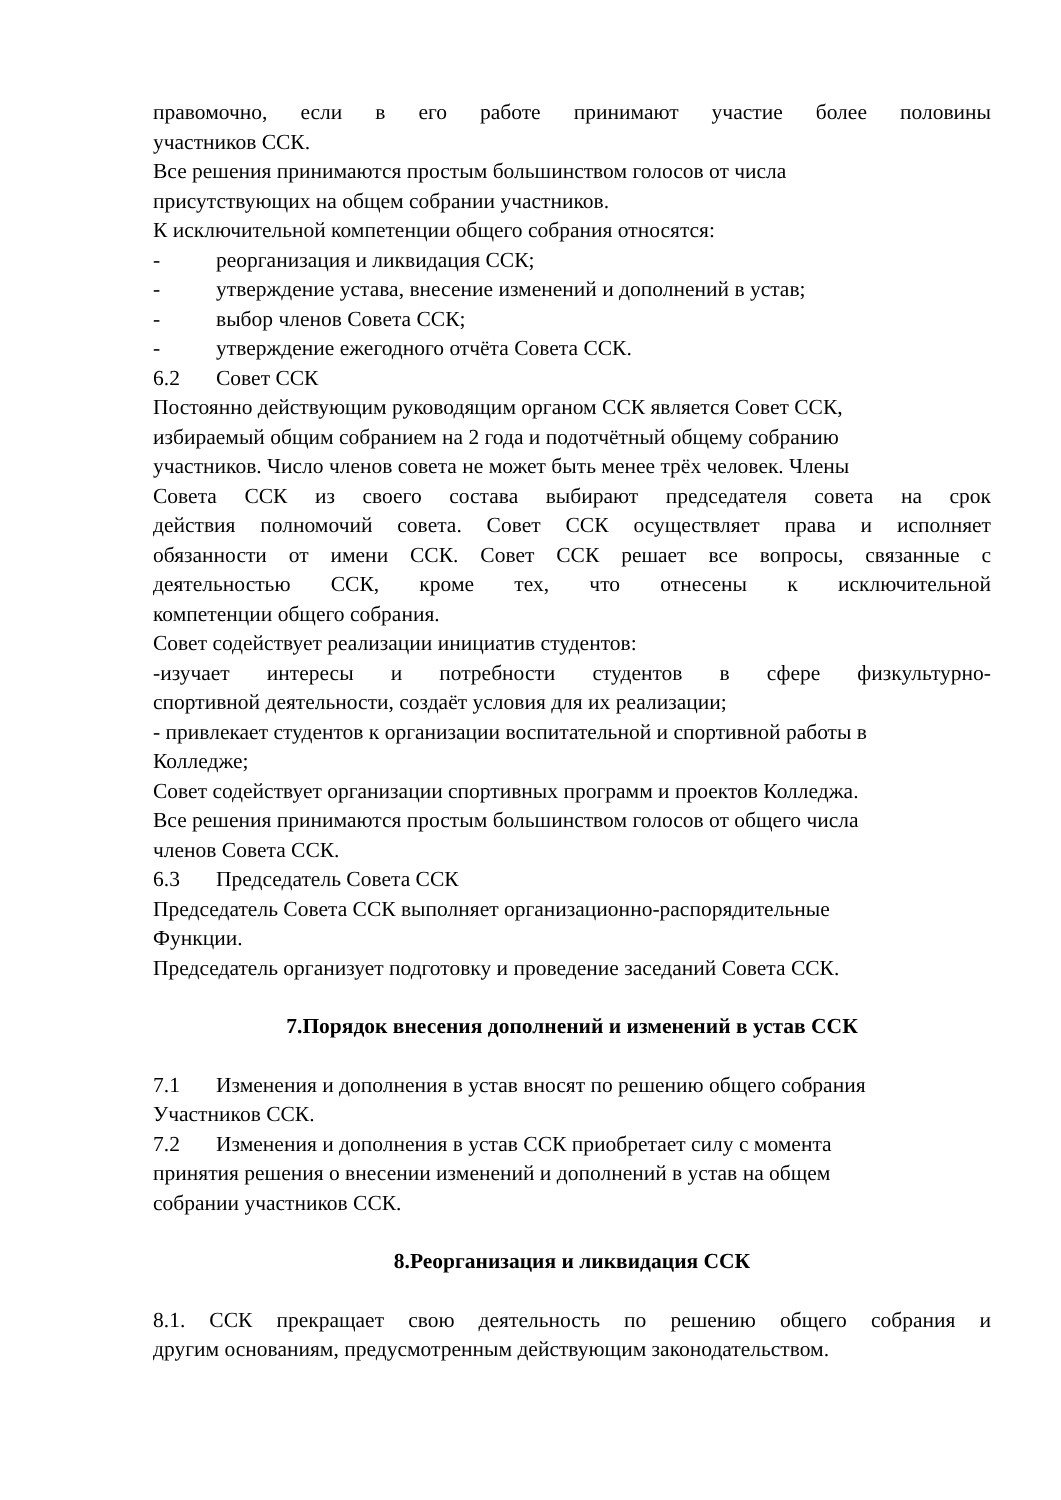правомочно, если в его работе принимают участие более половины
участников ССК.
Все решения принимаются простым большинством голосов от числа
присутствующих на общем собрании участников.
К исключительной компетенции общего собрания относятся:
- реорганизация и ликвидация ССК;
- утверждение устава, внесение изменений и дополнений в устав;
- выбор членов Совета ССК;
- утверждение ежегодного отчёта Совета ССК.
6.2 Совет ССК
Постоянно действующим руководящим органом ССК является Совет ССК,
избираемый общим собранием на 2 года и подотчётный общему собранию
участников. Число членов совета не может быть менее трёх человек. Члены
Совета ССК из своего состава выбирают председателя совета на срок
действия полномочий совета. Совет ССК осуществляет права и исполняет
обязанности от имени ССК. Совет ССК решает все вопросы, связанные с
деятельностью ССК, кроме тех, что отнесены к исключительной
компетенции общего собрания.
Совет содействует реализации инициатив студентов:
-изучает интересы и потребности студентов в сфере физкультурно-
спортивной деятельности, создаёт условия для их реализации;
- привлекает студентов к организации воспитательной и спортивной работы в
Колледже;
Совет содействует организации спортивных программ и проектов Колледжа.
Все решения принимаются простым большинством голосов от общего числа
членов Совета ССК.
6.3 Председатель Совета ССК
Председатель Совета ССК выполняет организационно-распорядительные
Функции.
Председатель организует подготовку и проведение заседаний Совета ССК.
7.Порядок внесения дополнений и изменений в устав ССК
7.1 Изменения и дополнения в устав вносят по решению общего собрания
Участников ССК.
7.2 Изменения и дополнения в устав ССК приобретает силу с момента
принятия решения о внесении изменений и дополнений в устав на общем
собрании участников ССК.
8.Реорганизация и ликвидация ССК
8.1. ССК прекращает свою деятельность по решению общего собрания и
другим основаниям, предусмотренным действующим законодательством.